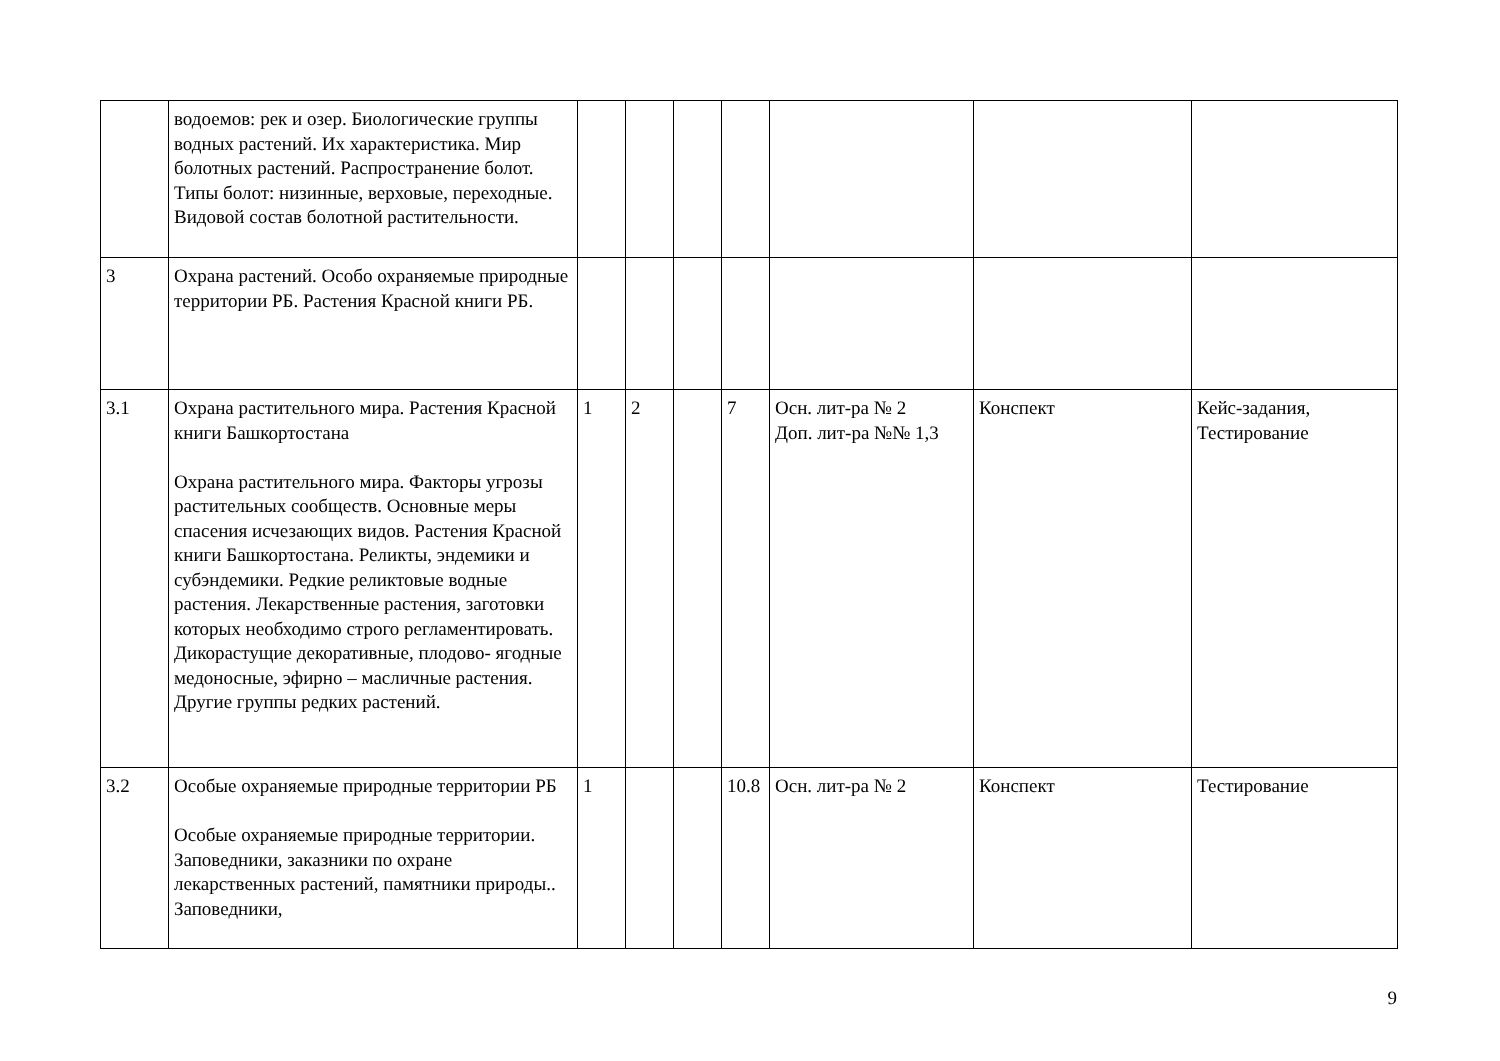| | водоемов: рек и озер. Биологические группы водных растений. Их характеристика. Мир болотных растений. Распространение болот. Типы болот: низинные, верховые, переходные. Видовой состав болотной растительности. | | | | | | | |
| 3 | Охрана растений. Особо охраняемые природные территории РБ. Растения Красной книги РБ. | | | | | | | |
| 3.1 | Охрана растительного мира. Растения Красной книги Башкортостана Охрана растительного мира. Факторы угрозы растительных сообществ. Основные меры спасения исчезающих видов. Растения Красной книги Башкортостана. Реликты, эндемики и субэндемики. Редкие реликтовые водные растения. Лекарственные растения, заготовки которых необходимо строго регламентировать. Дикорастущие декоративные, плодово- ягодные медоносные, эфирно – масличные растения. Другие группы редких растений. | 1 | 2 | | 7 | Осн. лит-ра № 2 Доп. лит-ра №№ 1,3 | Конспект | Кейс-задания, Тестирование |
| 3.2 | Особые охраняемые природные территории РБ Особые охраняемые природные территории. Заповедники, заказники по охране лекарственных растений, памятники природы.. Заповедники, | 1 | | | 10.8 | Осн. лит-ра № 2 | Конспект | Тестирование |
9